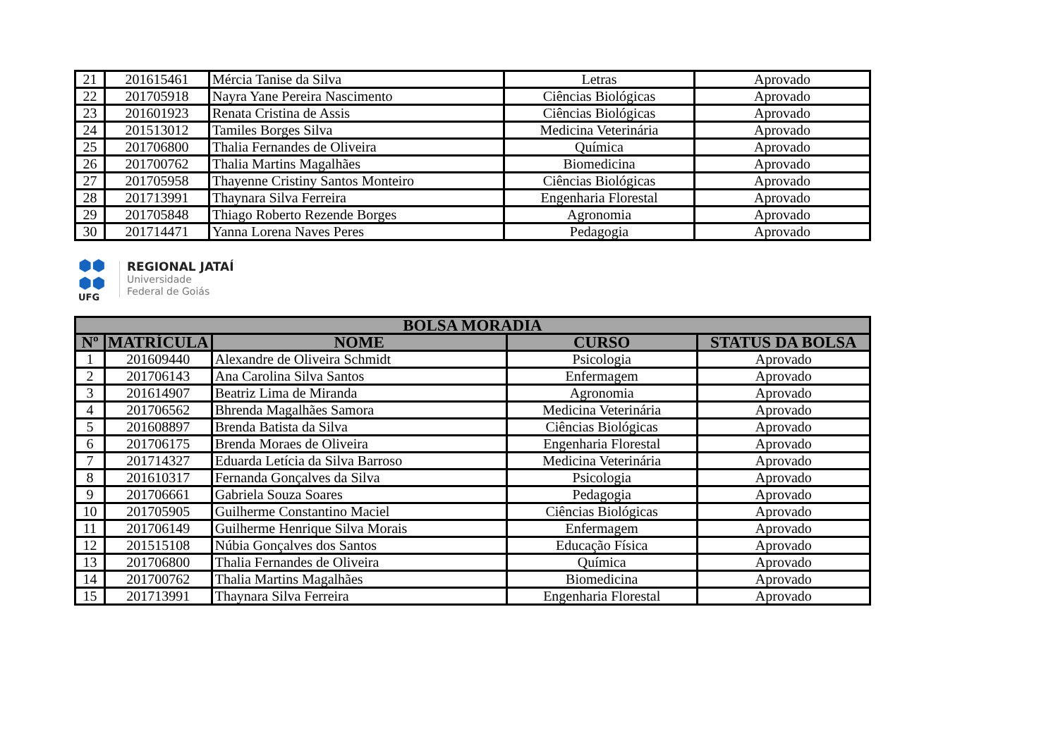| 21 | 201615461 | Mércia Tanise da Silva | Letras | Aprovado |
| 22 | 201705918 | Nayra Yane Pereira Nascimento | Ciências Biológicas | Aprovado |
| 23 | 201601923 | Renata Cristina de Assis | Ciências Biológicas | Aprovado |
| 24 | 201513012 | Tamiles Borges Silva | Medicina Veterinária | Aprovado |
| 25 | 201706800 | Thalia Fernandes de Oliveira | Química | Aprovado |
| 26 | 201700762 | Thalia Martins Magalhães | Biomedicina | Aprovado |
| 27 | 201705958 | Thayenne Cristiny Santos Monteiro | Ciências Biológicas | Aprovado |
| 28 | 201713991 | Thaynara Silva Ferreira | Engenharia Florestal | Aprovado |
| 29 | 201705848 | Thiago Roberto Rezende Borges | Agronomia | Aprovado |
| 30 | 201714471 | Yanna Lorena Naves Peres | Pedagogia | Aprovado |
⬢⬢
⬢⬢
UFG
REGIONAL JATAÍ
Universidade
Federal de Goiás
| BOLSA MORADIA | | | | |
| --- | --- | --- | --- | --- |
| Nº | MATRÍCULA | NOME | CURSO | STATUS DA BOLSA |
| 1 | 201609440 | Alexandre de Oliveira Schmidt | Psicologia | Aprovado |
| 2 | 201706143 | Ana Carolina Silva Santos | Enfermagem | Aprovado |
| 3 | 201614907 | Beatriz Lima de Miranda | Agronomia | Aprovado |
| 4 | 201706562 | Bhrenda Magalhães Samora | Medicina Veterinária | Aprovado |
| 5 | 201608897 | Brenda Batista da Silva | Ciências Biológicas | Aprovado |
| 6 | 201706175 | Brenda Moraes de Oliveira | Engenharia Florestal | Aprovado |
| 7 | 201714327 | Eduarda Letícia da Silva Barroso | Medicina Veterinária | Aprovado |
| 8 | 201610317 | Fernanda Gonçalves da Silva | Psicologia | Aprovado |
| 9 | 201706661 | Gabriela Souza Soares | Pedagogia | Aprovado |
| 10 | 201705905 | Guilherme Constantino Maciel | Ciências Biológicas | Aprovado |
| 11 | 201706149 | Guilherme Henrique Silva Morais | Enfermagem | Aprovado |
| 12 | 201515108 | Núbia Gonçalves dos Santos | Educação Física | Aprovado |
| 13 | 201706800 | Thalia Fernandes de Oliveira | Química | Aprovado |
| 14 | 201700762 | Thalia Martins Magalhães | Biomedicina | Aprovado |
| 15 | 201713991 | Thaynara Silva Ferreira | Engenharia Florestal | Aprovado |